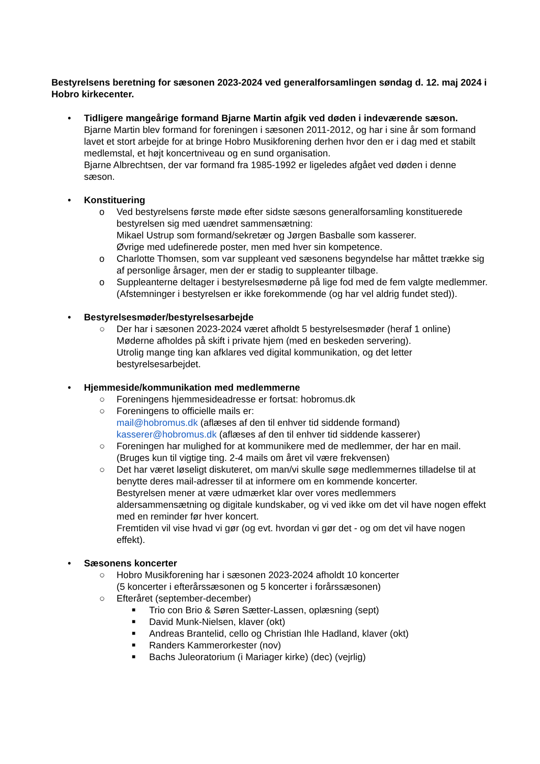Bestyrelsens beretning for sæsonen 2023-2024 ved generalforsamlingen søndag d. 12. maj 2024 i Hobro kirkecenter.
• Tidligere mangeårige formand Bjarne Martin afgik ved døden i indeværende sæson.
Bjarne Martin blev formand for foreningen i sæsonen 2011-2012, og har i sine år som formand lavet et stort arbejde for at bringe Hobro Musikforening derhen hvor den er i dag med et stabilt medlemstal, et højt koncertniveau og en sund organisation.
Bjarne Albrechtsen, der var formand fra 1985-1992 er ligeledes afgået ved døden i denne sæson.
• Konstituering
o Ved bestyrelsens første møde efter sidste sæsons generalforsamling konstituerede bestyrelsen sig med uændret sammensætning:
Mikael Ustrup som formand/sekretær og Jørgen Basballe som kasserer.
Øvrige med udefinerede poster, men med hver sin kompetence.
o Charlotte Thomsen, som var suppleant ved sæsonens begyndelse har måttet trække sig af personlige årsager, men der er stadig to suppleanter tilbage.
o Suppleanterne deltager i bestyrelsesmøderne på lige fod med de fem valgte medlemmer.
(Afstemninger i bestyrelsen er ikke forekommende (og har vel aldrig fundet sted)).
• Bestyrelsesmøder/bestyrelsesarbejde
○ Der har i sæsonen 2023-2024 været afholdt 5 bestyrelsesmøder (heraf 1 online)
Møderne afholdes på skift i private hjem (med en beskeden servering).
Utrolig mange ting kan afklares ved digital kommunikation, og det letter bestyrelsesarbejdet.
• Hjemmeside/kommunikation med medlemmerne
○ Foreningens hjemmesideadresse er fortsat: hobromus.dk
○ Foreningens to officielle mails er:
mail@hobromus.dk (aflæses af den til enhver tid siddende formand)
kasserer@hobromus.dk (aflæses af den til enhver tid siddende kasserer)
○ Foreningen har mulighed for at kommunikere med de medlemmer, der har en mail.
(Bruges kun til vigtige ting. 2-4 mails om året vil være frekvensen)
○ Det har været løseligt diskuteret, om man/vi skulle søge medlemmernes tilladelse til at benytte deres mail-adresser til at informere om en kommende koncerter.
Bestyrelsen mener at være udmærket klar over vores medlemmers aldersammensætning og digitale kundskaber, og vi ved ikke om det vil have nogen effekt med en reminder før hver koncert.
Fremtiden vil vise hvad vi gør (og evt. hvordan vi gør det - og om det vil have nogen effekt).
• Sæsonens koncerter
○ Hobro Musikforening har i sæsonen 2023-2024 afholdt 10 koncerter
(5 koncerter i efterårssæsonen og 5 koncerter i forårssæsonen)
○ Efteråret (september-december)
■
Trio con Brio & Søren Sætter-Lassen, oplæsning (sept)
■
David Munk-Nielsen, klaver (okt)
■
Andreas Brantelid, cello og Christian Ihle Hadland, klaver (okt)
■
Randers Kammerorkester (nov)
■
Bachs Juleoratorium (i Mariager kirke) (dec) (vejrlig)